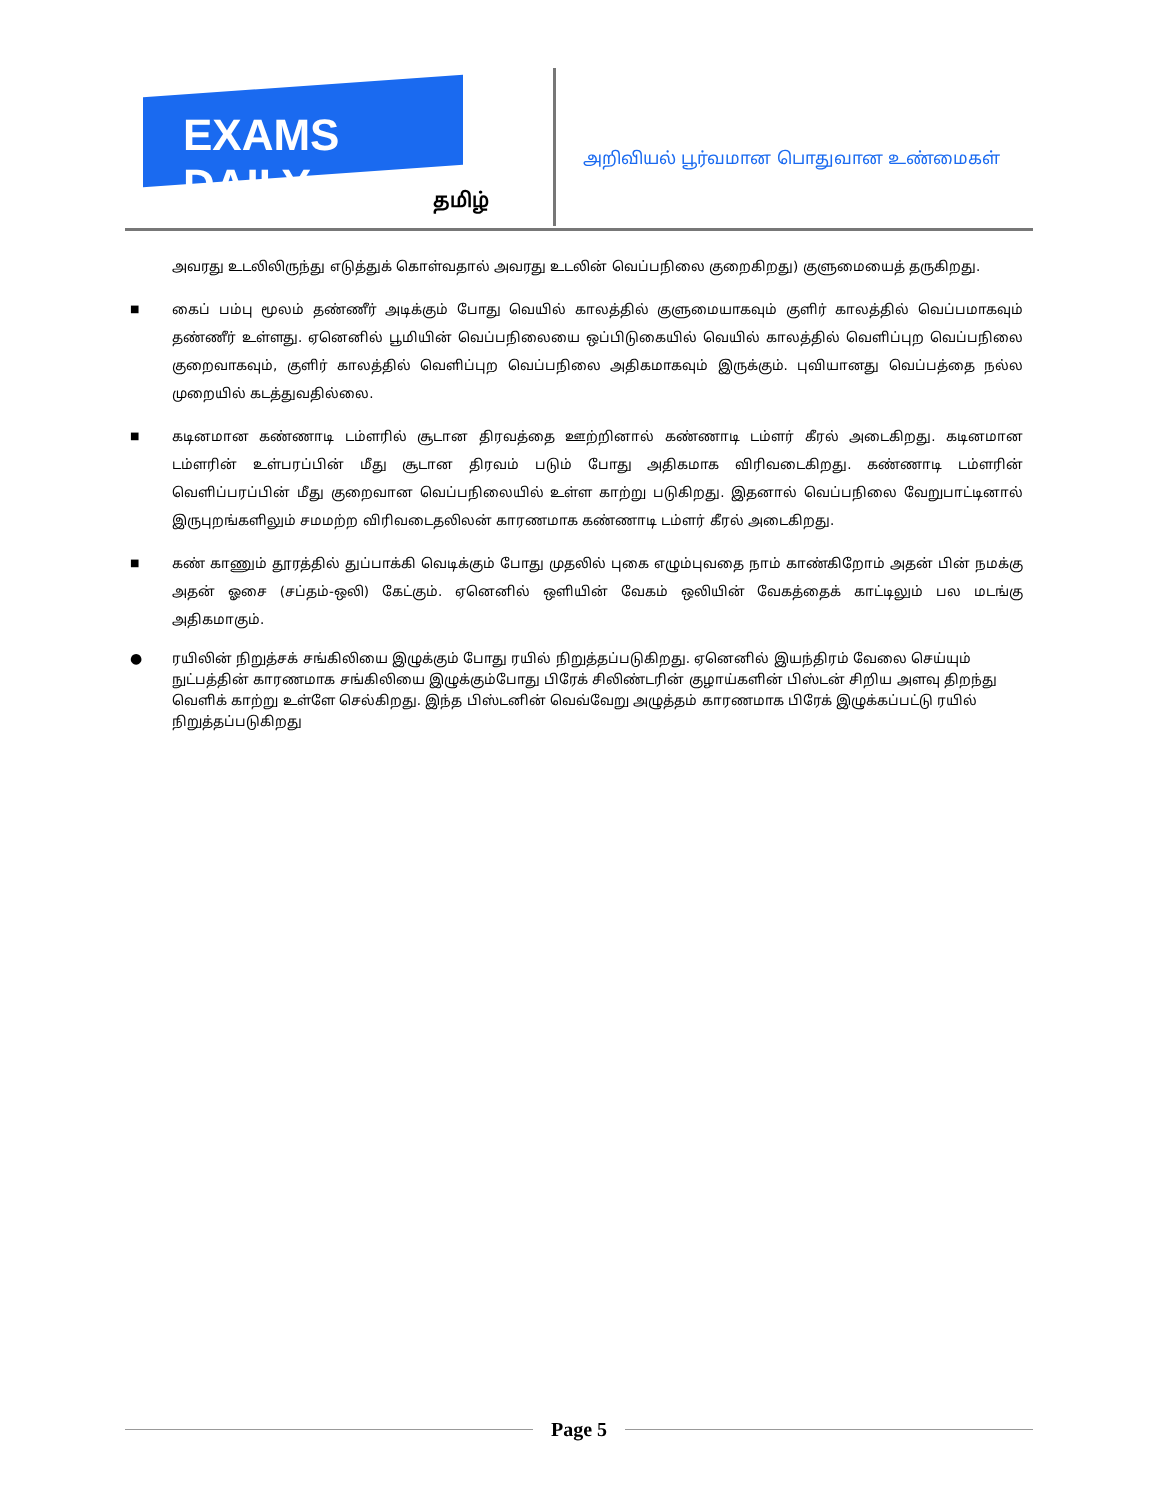EXAMS DAILY
தமிழ்
அறிவியல் பூர்வமான பொதுவான உண்மைகள்
அவரது உடலிலிருந்து எடுத்துக் கொள்வதால் அவரது உடலின் வெப்பநிலை குறைகிறது) குளுமையைத் தருகிறது.
■
கைப் பம்பு மூலம் தண்ணீர் அடிக்கும் போது வெயில் காலத்தில் குளுமையாகவும் குளிர் காலத்தில் வெப்பமாகவும் தண்ணீர் உள்ளது. ஏனெனில் பூமியின் வெப்பநிலையை ஒப்பிடுகையில் வெயில் காலத்தில் வெளிப்புற வெப்பநிலை குறைவாகவும், குளிர் காலத்தில் வெளிப்புற வெப்பநிலை அதிகமாகவும் இருக்கும். புவியானது வெப்பத்தை நல்ல முறையில் கடத்துவதில்லை.
■
கடினமான கண்ணாடி டம்ளரில் சூடான திரவத்தை ஊற்றினால் கண்ணாடி டம்ளர் கீரல் அடைகிறது. கடினமான டம்ளரின் உள்பரப்பின் மீது சூடான திரவம் படும் போது அதிகமாக விரிவடைகிறது. கண்ணாடி டம்ளரின் வெளிப்பரப்பின் மீது குறைவான வெப்பநிலையில் உள்ள காற்று படுகிறது. இதனால் வெப்பநிலை வேறுபாட்டினால் இருபுறங்களிலும் சமமற்ற விரிவடைதலிலன் காரணமாக கண்ணாடி டம்ளர் கீரல் அடைகிறது.
■
கண் காணும் தூரத்தில் துப்பாக்கி வெடிக்கும் போது முதலில் புகை எழும்புவதை நாம் காண்கிறோம் அதன் பின் நமக்கு அதன் ஓசை (சப்தம்-ஒலி) கேட்கும். ஏனெனில் ஒளியின் வேகம் ஒலியின் வேகத்தைக் காட்டிலும் பல மடங்கு அதிகமாகும்.
● ரயிலின் நிறுத்சக் சங்கிலியை இழுக்கும் போது ரயில் நிறுத்தப்படுகிறது. ஏனெனில் இயந்திரம் வேலை செய்யும் நுட்பத்தின் காரணமாக சங்கிலியை இழுக்கும்போது பிரேக் சிலிண்டரின் குழாய்களின் பிஸ்டன் சிறிய அளவு திறந்து வெளிக் காற்று உள்ளே செல்கிறது. இந்த பிஸ்டனின் வெவ்வேறு அழுத்தம் காரணமாக பிரேக் இழுக்கப்பட்டு ரயில் நிறுத்தப்படுகிறது
Page 5